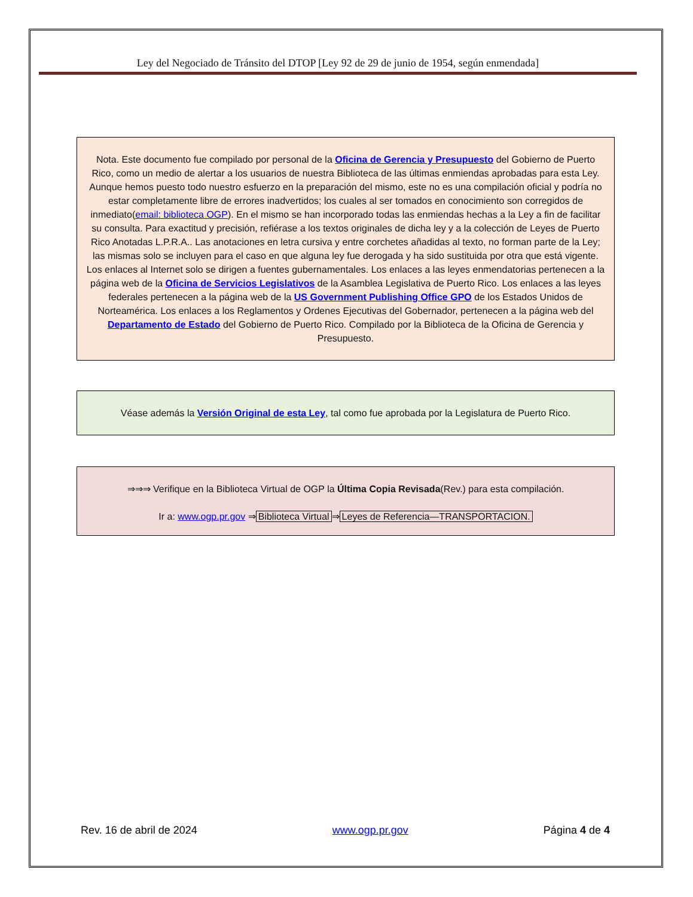Ley del Negociado de Tránsito del DTOP [Ley 92 de 29 de junio de 1954, según enmendada]
Nota. Este documento fue compilado por personal de la Oficina de Gerencia y Presupuesto del Gobierno de Puerto Rico, como un medio de alertar a los usuarios de nuestra Biblioteca de las últimas enmiendas aprobadas para esta Ley. Aunque hemos puesto todo nuestro esfuerzo en la preparación del mismo, este no es una compilación oficial y podría no estar completamente libre de errores inadvertidos; los cuales al ser tomados en conocimiento son corregidos de inmediato(email: biblioteca OGP). En el mismo se han incorporado todas las enmiendas hechas a la Ley a fin de facilitar su consulta. Para exactitud y precisión, refiérase a los textos originales de dicha ley y a la colección de Leyes de Puerto Rico Anotadas L.P.R.A.. Las anotaciones en letra cursiva y entre corchetes añadidas al texto, no forman parte de la Ley; las mismas solo se incluyen para el caso en que alguna ley fue derogada y ha sido sustituida por otra que está vigente. Los enlaces al Internet solo se dirigen a fuentes gubernamentales. Los enlaces a las leyes enmendatorias pertenecen a la página web de la Oficina de Servicios Legislativos de la Asamblea Legislativa de Puerto Rico. Los enlaces a las leyes federales pertenecen a la página web de la US Government Publishing Office GPO de los Estados Unidos de Norteamérica. Los enlaces a los Reglamentos y Ordenes Ejecutivas del Gobernador, pertenecen a la página web del Departamento de Estado del Gobierno de Puerto Rico. Compilado por la Biblioteca de la Oficina de Gerencia y Presupuesto.
Véase además la Versión Original de esta Ley, tal como fue aprobada por la Legislatura de Puerto Rico.
⇒⇒⇒ Verifique en la Biblioteca Virtual de OGP la Última Copia Revisada(Rev.) para esta compilación.
Ir a: www.ogp.pr.gov ⇒ Biblioteca Virtual ⇒ Leyes de Referencia—TRANSPORTACION.
Rev. 16 de abril de 2024 www.ogp.pr.gov Página 4 de 4